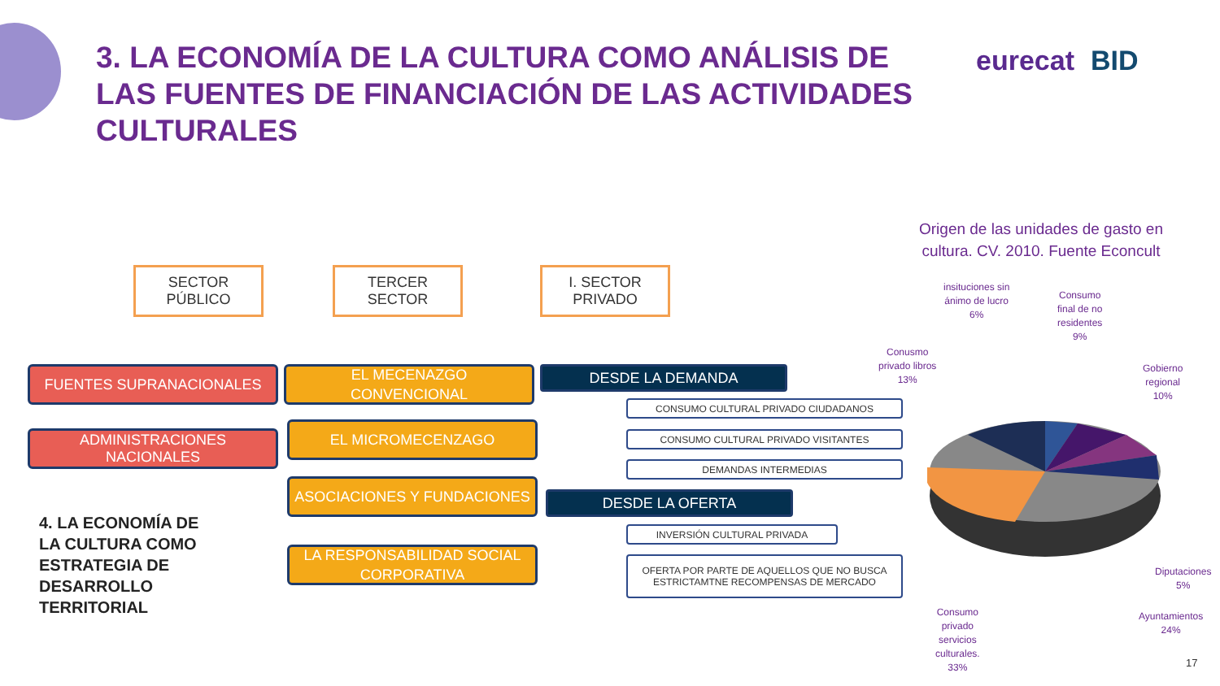3. LA ECONOMÍA DE LA CULTURA COMO ANÁLISIS DE LAS FUENTES DE FINANCIACIÓN DE LAS ACTIVIDADES CULTURALES
eurecat BID
SECTOR
PÚBLICO
TERCER
SECTOR
I. SECTOR
PRIVADO
FUENTES SUPRANACIONALES
ADMINISTRACIONES
NACIONALES
EL MECENAZGO
CONVENCIONAL
EL MICROMECENZAGO
ASOCIACIONES Y FUNDACIONES
LA RESPONSABILIDAD SOCIAL
CORPORATIVA
DESDE LA DEMANDA
CONSUMO CULTURAL PRIVADO CIUDADANOS
CONSUMO CULTURAL PRIVADO VISITANTES
DEMANDAS INTERMEDIAS
DESDE LA OFERTA
INVERSIÓN CULTURAL PRIVADA
OFERTA POR PARTE DE AQUELLOS QUE NO BUSCA
ESTRICTAMTNE RECOMPENSAS DE MERCADO
4. LA ECONOMÍA DE
LA CULTURA COMO
ESTRATEGIA DE
DESARROLLO
TERRITORIAL
Origen de las unidades de gasto en cultura. CV. 2010. Fuente Econcult
insituciones sin
ánimo de lucro
6%
Consumo
final de no
residentes
9%
Conusmo
privado libros
13%
Gobierno
regional
10%
Diputaciones
5%
Ayuntamientos
24%
Consumo
privado
servicios
culturales.
33%
17